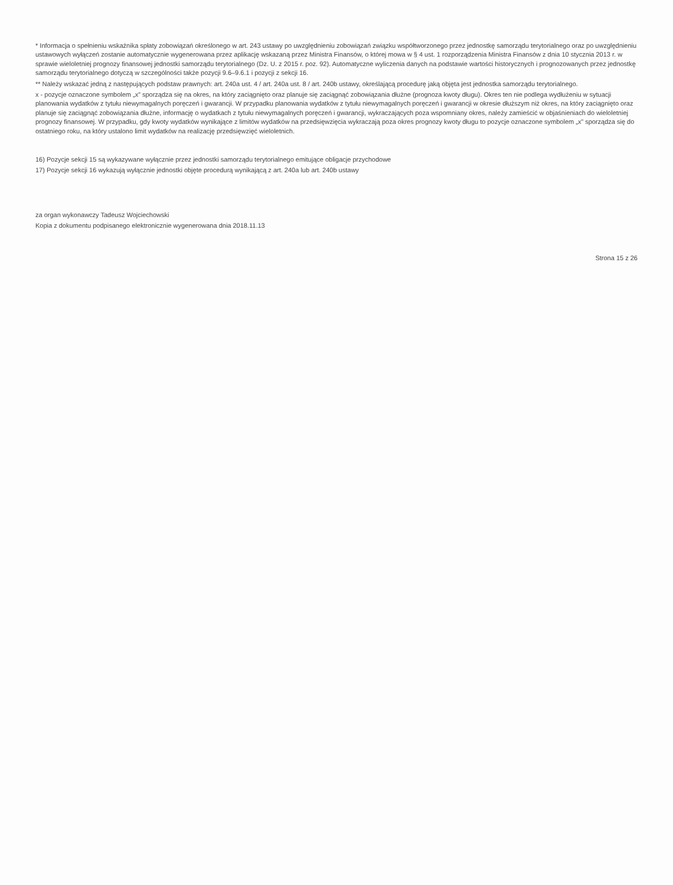* Informacja o spełnieniu wskaźnika spłaty zobowiązań określonego w art. 243 ustawy po uwzględnieniu zobowiązań związku współtworzonego przez jednostkę samorządu terytorialnego oraz po uwzględnieniu ustawowych wyłączeń zostanie automatycznie wygenerowana przez aplikację wskazaną przez Ministra Finansów, o której mowa w § 4 ust. 1 rozporządzenia Ministra Finansów z dnia 10 stycznia 2013 r. w sprawie wieloletniej prognozy finansowej jednostki samorządu terytorialnego (Dz. U. z 2015 r. poz. 92). Automatyczne wyliczenia danych na podstawie wartości historycznych i prognozowanych przez jednostkę samorządu terytorialnego dotyczą w szczególności także pozycji 9.6–9.6.1 i pozycji z sekcji 16.
** Należy wskazać jedną z następujących podstaw prawnych: art. 240a ust. 4 / art. 240a ust. 8 / art. 240b ustawy, określającą procedurę jaką objęta jest jednostka samorządu terytorialnego.
x - pozycje oznaczone symbolem „x” sporządza się na okres, na który zaciągnięto oraz planuje się zaciągnąć zobowiązania dłużne (prognoza kwoty długu). Okres ten nie podlega wydłużeniu w sytuacji planowania wydatków z tytułu niewymagalnych poręczeń i gwarancji. W przypadku planowania wydatków z tytułu niewymagalnych poręczeń i gwarancji w okresie dłuższym niż okres, na który zaciągnięto oraz planuje się zaciągnąć zobowiązania dłużne, informację o wydatkach z tytułu niewymagalnych poręczeń i gwarancji, wykraczających poza wspomniany okres, należy zamieścić w objaśnieniach do wieloletniej prognozy finansowej. W przypadku, gdy kwoty wydatków wynikające z limitów wydatków na przedsięwzięcia wykraczają poza okres prognozy kwoty długu to pozycje oznaczone symbolem „x” sporządza się do ostatniego roku, na który ustalono limit wydatków na realizację przedsięwzięć wieloletnich.
16) Pozycje sekcji 15 są wykazywane wyłącznie przez jednostki samorządu terytorialnego emitujące obligacje przychodowe
17) Pozycje sekcji 16 wykazują wyłącznie jednostki objęte procedurą wynikającą z art. 240a lub art. 240b ustawy
za organ wykonawczy Tadeusz Wojciechowski
Kopia z dokumentu podpisanego elektronicznie wygenerowana dnia 2018.11.13
Strona 15 z 26